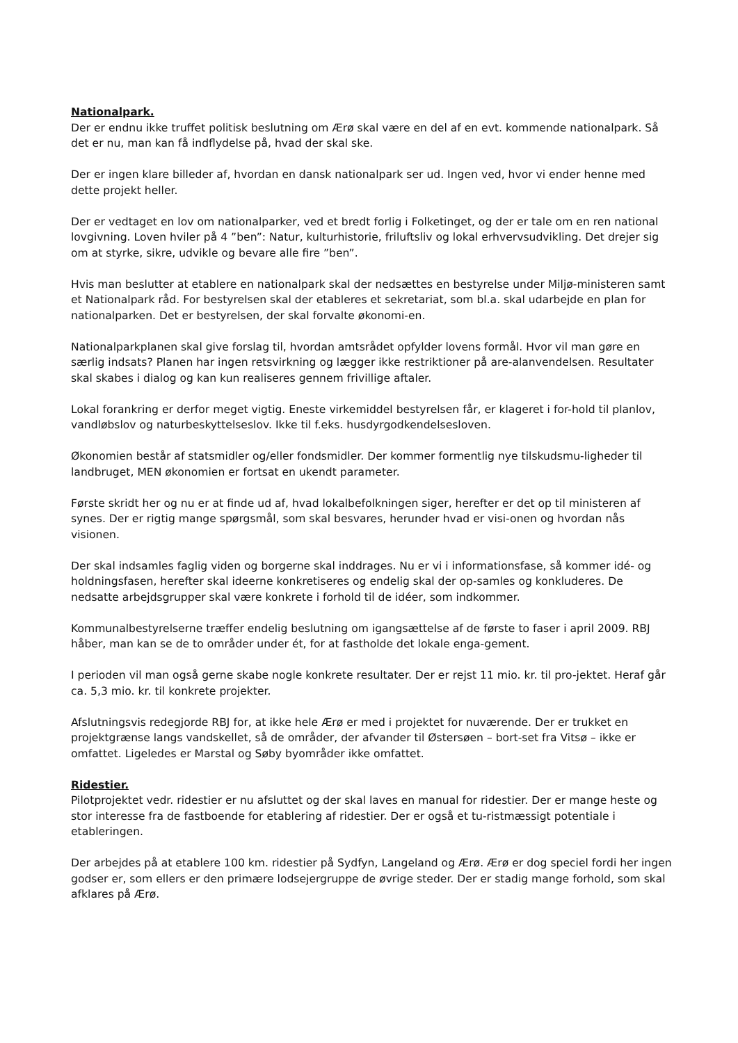Nationalpark.
Der er endnu ikke truffet politisk beslutning om Ærø skal være en del af en evt. kommende nationalpark. Så det er nu, man kan få indflydelse på, hvad der skal ske.
Der er ingen klare billeder af, hvordan en dansk nationalpark ser ud. Ingen ved, hvor vi ender henne med dette projekt heller.
Der er vedtaget en lov om nationalparker, ved et bredt forlig i Folketinget, og der er tale om en ren national lovgivning. Loven hviler på 4 ”ben”: Natur, kulturhistorie, friluftsliv og lokal erhvervsudvikling. Det drejer sig om at styrke, sikre, udvikle og bevare alle fire ”ben”.
Hvis man beslutter at etablere en nationalpark skal der nedsættes en bestyrelse under Miljø-ministeren samt et Nationalpark råd. For bestyrelsen skal der etableres et sekretariat, som bl.a. skal udarbejde en plan for nationalparken. Det er bestyrelsen, der skal forvalte økonomi-en.
Nationalparkplanen skal give forslag til, hvordan amtsrådet opfylder lovens formål. Hvor vil man gøre en særlig indsats? Planen har ingen retsvirkning og lægger ikke restriktioner på are-alanvendelsen. Resultater skal skabes i dialog og kan kun realiseres gennem frivillige aftaler.
Lokal forankring er derfor meget vigtig. Eneste virkemiddel bestyrelsen får, er klageret i for-hold til planlov, vandløbslov og naturbeskyttelseslov. Ikke til f.eks. husdyrgodkendelsesloven.
Økonomien består af statsmidler og/eller fondsmidler. Der kommer formentlig nye tilskudsmu-ligheder til landbruget, MEN økonomien er fortsat en ukendt parameter.
Første skridt her og nu er at finde ud af, hvad lokalbefolkningen siger, herefter er det op til ministeren af synes. Der er rigtig mange spørgsmål, som skal besvares, herunder hvad er visi-onen og hvordan nås visionen.
Der skal indsamles faglig viden og borgerne skal inddrages. Nu er vi i informationsfase, så kommer idé- og holdningsfasen, herefter skal ideerne konkretiseres og endelig skal der op-samles og konkluderes. De nedsatte arbejdsgrupper skal være konkrete i forhold til de idéer, som indkommer.
Kommunalbestyrelserne træffer endelig beslutning om igangsættelse af de første to faser i april 2009. RBJ håber, man kan se de to områder under ét, for at fastholde det lokale enga-gement.
I perioden vil man også gerne skabe nogle konkrete resultater. Der er rejst 11 mio. kr. til pro-jektet. Heraf går ca. 5,3 mio. kr. til konkrete projekter.
Afslutningsvis redegjorde RBJ for, at ikke hele Ærø er med i projektet for nuværende. Der er trukket en projektgrænse langs vandskellet, så de områder, der afvander til Østersøen – bort-set fra Vitsø – ikke er omfattet. Ligeledes er Marstal og Søby byområder ikke omfattet.
Ridestier.
Pilotprojektet vedr. ridestier er nu afsluttet og der skal laves en manual for ridestier. Der er mange heste og stor interesse fra de fastboende for etablering af ridestier. Der er også et tu-ristmæssigt potentiale i etableringen.
Der arbejdes på at etablere 100 km. ridestier på Sydfyn, Langeland og Ærø. Ærø er dog speciel fordi her ingen godser er, som ellers er den primære lodsejergruppe de øvrige steder. Der er stadig mange forhold, som skal afklares på Ærø.